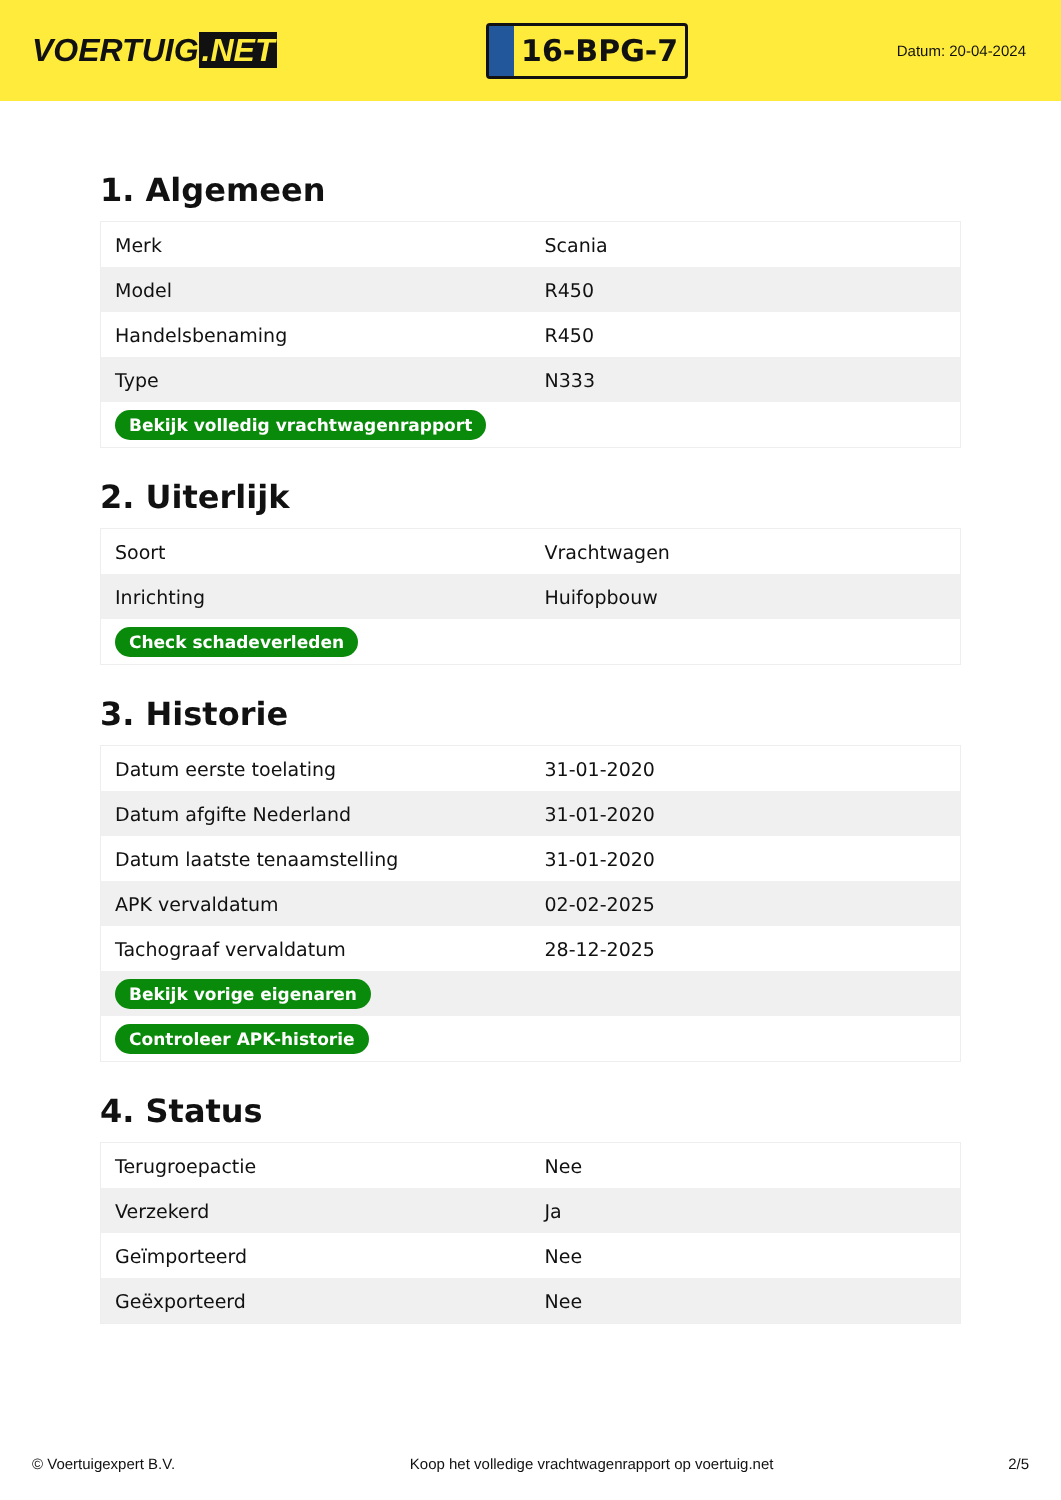VOERTUIG.NET
16-BPG-7
Datum: 20-04-2024
1. Algemeen
| Merk | Scania |
| Model | R450 |
| Handelsbenaming | R450 |
| Type | N333 |
| Bekijk volledig vrachtwagenrapport | |
2. Uiterlijk
| Soort | Vrachtwagen |
| Inrichting | Huifopbouw |
| Check schadeverleden | |
3. Historie
| Datum eerste toelating | 31-01-2020 |
| Datum afgifte Nederland | 31-01-2020 |
| Datum laatste tenaamstelling | 31-01-2020 |
| APK vervaldatum | 02-02-2025 |
| Tachograaf vervaldatum | 28-12-2025 |
| Bekijk vorige eigenaren | |
| Controleer APK-historie | |
4. Status
| Terugroepactie | Nee |
| Verzekerd | Ja |
| Geïmporteerd | Nee |
| Geëxporteerd | Nee |
© Voertuigexpert B.V. Koop het volledige vrachtwagenrapport op voertuig.net 2/5